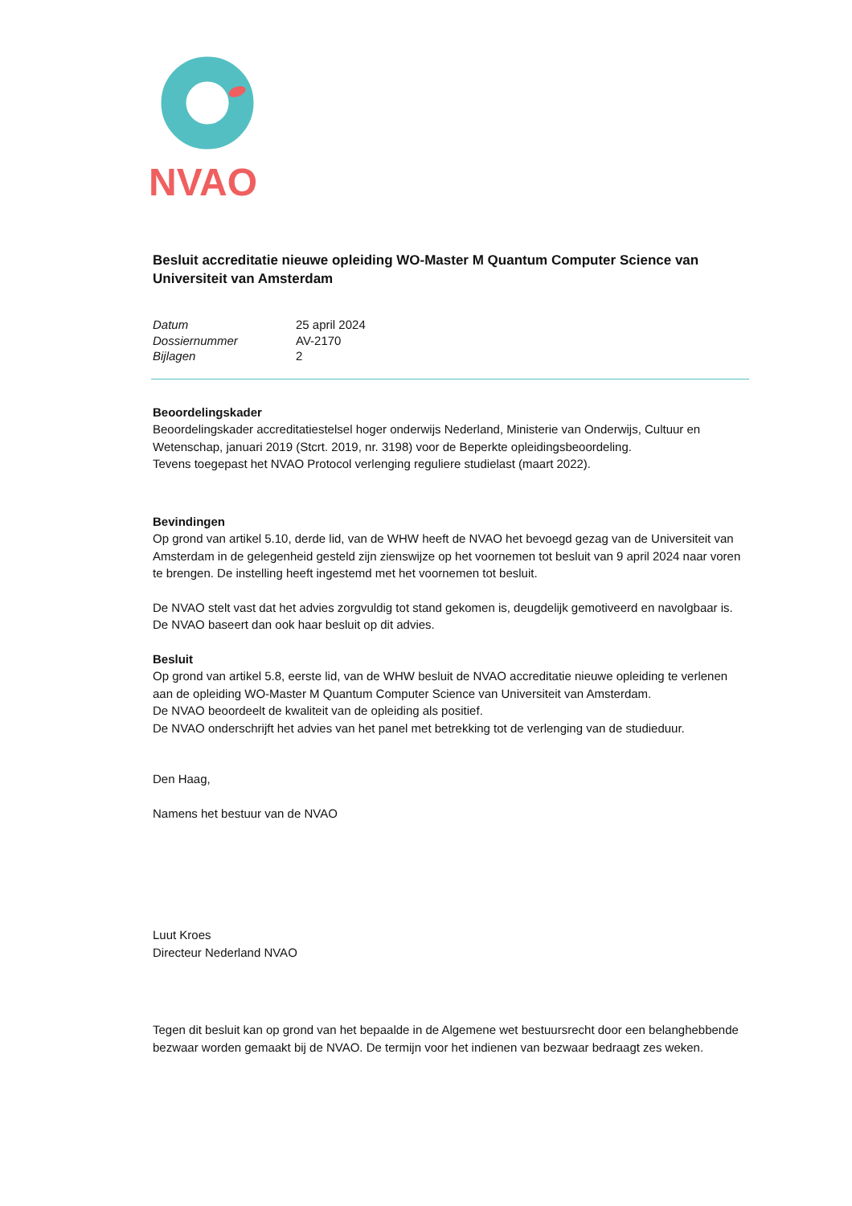NVAO
Besluit accreditatie nieuwe opleiding WO-Master M Quantum Computer Science van Universiteit van Amsterdam
| Datum | 25 april 2024 |
| Dossiernummer | AV-2170 |
| Bijlagen | 2 |
Beoordelingskader
Beoordelingskader accreditatiestelsel hoger onderwijs Nederland, Ministerie van Onderwijs, Cultuur en Wetenschap, januari 2019 (Stcrt. 2019, nr. 3198) voor de Beperkte opleidingsbeoordeling.
Tevens toegepast het NVAO Protocol verlenging reguliere studielast (maart 2022).
Bevindingen
Op grond van artikel 5.10, derde lid, van de WHW heeft de NVAO het bevoegd gezag van de Universiteit van Amsterdam in de gelegenheid gesteld zijn zienswijze op het voornemen tot besluit van 9 april 2024 naar voren te brengen. De instelling heeft ingestemd met het voornemen tot besluit.
De NVAO stelt vast dat het advies zorgvuldig tot stand gekomen is, deugdelijk gemotiveerd en navolgbaar is. De NVAO baseert dan ook haar besluit op dit advies.
Besluit
Op grond van artikel 5.8, eerste lid, van de WHW besluit de NVAO accreditatie nieuwe opleiding te verlenen aan de opleiding WO-Master M Quantum Computer Science van Universiteit van Amsterdam.
De NVAO beoordeelt de kwaliteit van de opleiding als positief.
De NVAO onderschrijft het advies van het panel met betrekking tot de verlenging van de studieduur.
Den Haag,
Namens het bestuur van de NVAO
Luut Kroes
Directeur Nederland NVAO
Tegen dit besluit kan op grond van het bepaalde in de Algemene wet bestuursrecht door een belanghebbende bezwaar worden gemaakt bij de NVAO. De termijn voor het indienen van bezwaar bedraagt zes weken.